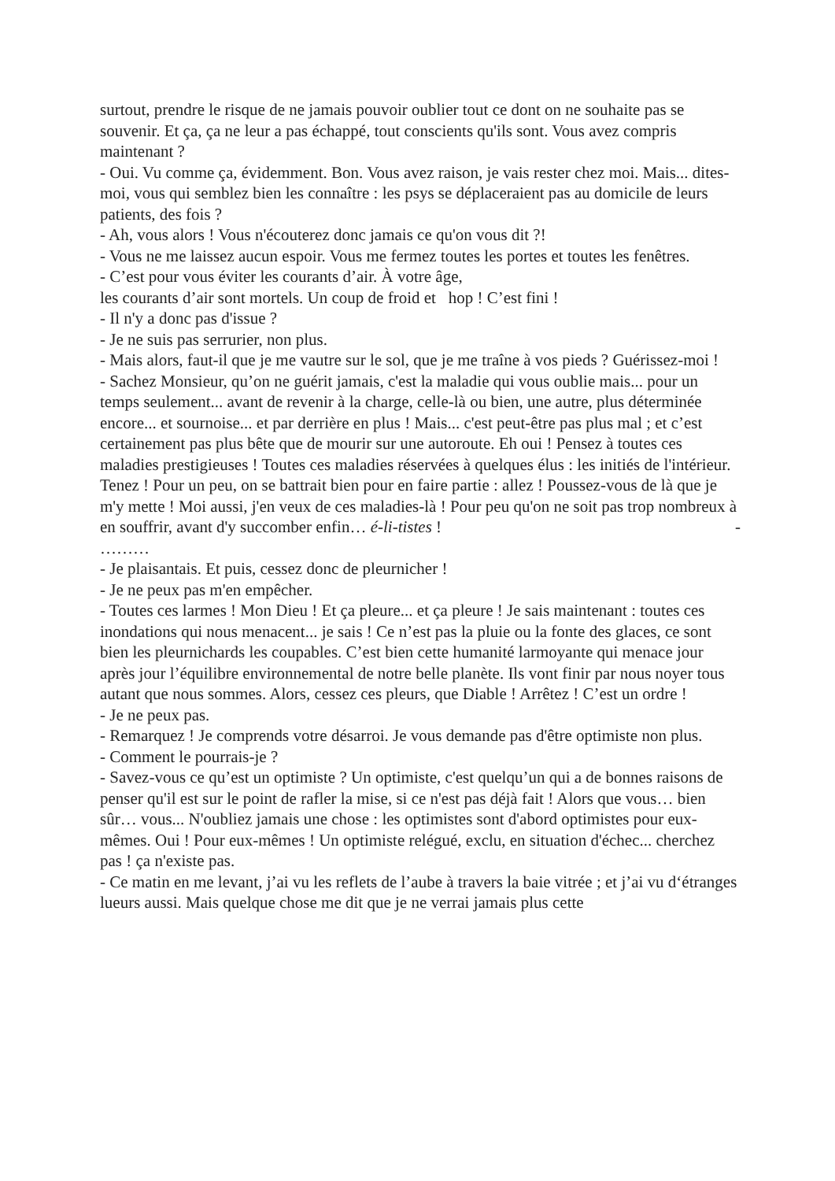surtout, prendre le risque de ne jamais pouvoir oublier tout ce dont on ne souhaite pas se souvenir. Et ça, ça ne leur a pas échappé, tout conscients qu'ils sont. Vous avez compris maintenant ?
- Oui. Vu comme ça, évidemment. Bon. Vous avez raison, je vais rester chez moi. Mais... dites-moi, vous qui semblez bien les connaître : les psys se déplaceraient pas au domicile de leurs patients, des fois ?
- Ah, vous alors ! Vous n'écouterez donc jamais ce qu'on vous dit ?!
- Vous ne me laissez aucun espoir. Vous me fermez toutes les portes et toutes les fenêtres.
- C’est pour vous éviter les courants d’air. À votre âge,
les courants d’air sont mortels. Un coup de froid et hop ! C’est fini !
- Il n'y a donc pas d'issue ?
- Je ne suis pas serrurier, non plus.
- Mais alors, faut-il que je me vautre sur le sol, que je me traîne à vos pieds ? Guérissez-moi !
- Sachez Monsieur, qu’on ne guérit jamais, c'est la maladie qui vous oublie mais... pour un temps seulement... avant de revenir à la charge, celle-là ou bien, une autre, plus déterminée encore... et sournoise... et par derrière en plus ! Mais... c'est peut-être pas plus mal ; et c’est certainement pas plus bête que de mourir sur une autoroute. Eh oui ! Pensez à toutes ces maladies prestigieuses ! Toutes ces maladies réservées à quelques élus : les initiés de l'intérieur. Tenez ! Pour un peu, on se battrait bien pour en faire partie : allez ! Poussez-vous de là que je m'y mette ! Moi aussi, j'en veux de ces maladies-là ! Pour peu qu'on ne soit pas trop nombreux à en souffrir, avant d'y succomber enfin… é-li-tistes ! -
………
- Je plaisantais. Et puis, cessez donc de pleurnicher !
- Je ne peux pas m'en empêcher.
- Toutes ces larmes ! Mon Dieu ! Et ça pleure... et ça pleure ! Je sais maintenant : toutes ces inondations qui nous menacent... je sais ! Ce n’est pas la pluie ou la fonte des glaces, ce sont bien les pleurnichards les coupables. C’est bien cette humanité larmoyante qui menace jour après jour l’équilibre environnemental de notre belle planète. Ils vont finir par nous noyer tous autant que nous sommes. Alors, cessez ces pleurs, que Diable ! Arrêtez ! C’est un ordre !
- Je ne peux pas.
- Remarquez ! Je comprends votre désarroi. Je vous demande pas d'être optimiste non plus.
- Comment le pourrais-je ?
- Savez-vous ce qu’est un optimiste ? Un optimiste, c'est quelqu’un qui a de bonnes raisons de penser qu'il est sur le point de rafler la mise, si ce n'est pas déjà fait ! Alors que vous… bien sûr… vous... N'oubliez jamais une chose : les optimistes sont d'abord optimistes pour eux-mêmes. Oui ! Pour eux-mêmes ! Un optimiste relégué, exclu, en situation d'échec... cherchez pas ! ça n'existe pas.
- Ce matin en me levant, j’ai vu les reflets de l’aube à travers la baie vitrée ; et j’ai vu d‘étranges lueurs aussi. Mais quelque chose me dit que je ne verrai jamais plus cette